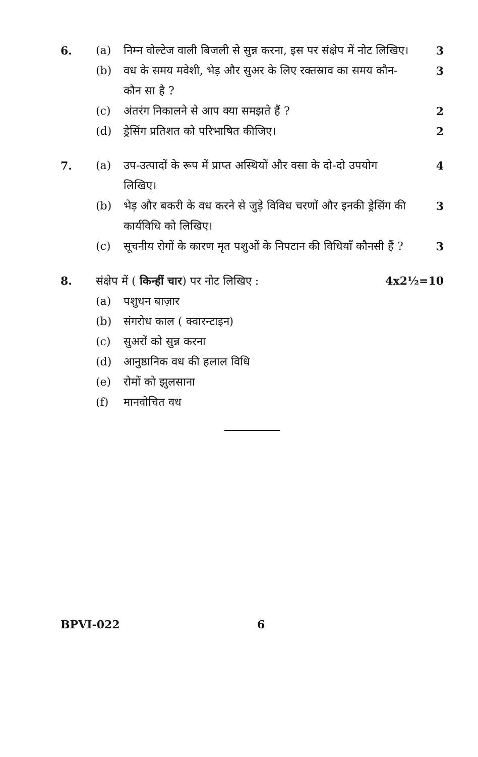6. (a) निम्न वोल्टेज वाली बिजली से सुन्न करना, इस पर संक्षेप में नोट लिखिए। 3 (b) वध के समय मवेशी, भेड़ और सुअर के लिए रक्तस्राव का समय कौन-कौन सा है ? 3 (c) अंतरंग निकालने से आप क्या समझते हैं ? 2 (d) ड्रेसिंग प्रतिशत को परिभाषित कीजिए। 2
7. (a) उप-उत्पादों के रूप में प्राप्त अस्थियों और वसा के दो-दो उपयोग लिखिए। 4 (b) भेड़ और बकरी के वध करने से जुड़े विविध चरणों और इनकी ड्रेसिंग की कार्यविधि को लिखिए। 3 (c) सूचनीय रोगों के कारण मृत पशुओं के निपटान की विधियाँ कौनसी हैं ? 3
8. संक्षेप में ( किन्हीं चार) पर नोट लिखिए : 4x2½=10
(a) पशुधन बाज़ार (b) संगरोध काल ( क्वारन्टाइन) (c) सुअरों को सुन्न करना (d) आनुष्ठानिक वध की हलाल विधि (e) रोमों को झुलसाना (f) मानवोचित वध
BPVI-022 6